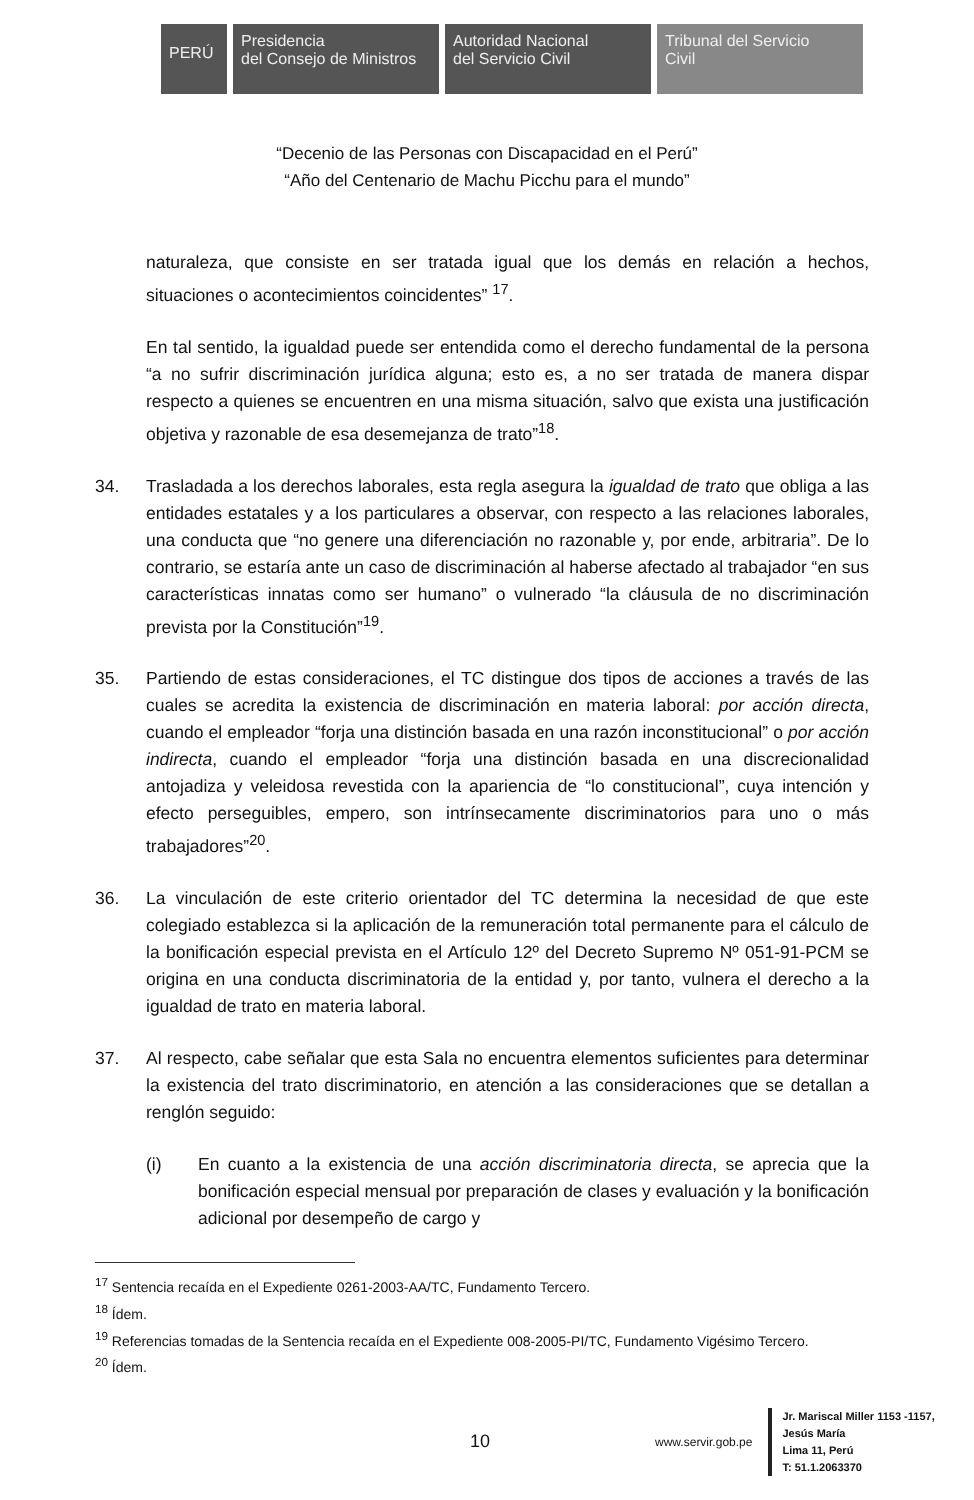PERÚ
Presidencia
del Consejo de Ministros
Autoridad Nacional
del Servicio Civil
Tribunal del Servicio
Civil
“Decenio de las Personas con Discapacidad en el Perú”
“Año del Centenario de Machu Picchu para el mundo”
naturaleza, que consiste en ser tratada igual que los demás en relación a hechos, situaciones o acontecimientos coincidentes” <sup>17</sup>.
En tal sentido, la igualdad puede ser entendida como el derecho fundamental de la persona “a no sufrir discriminación jurídica alguna; esto es, a no ser tratada de manera dispar respecto a quienes se encuentren en una misma situación, salvo que exista una justificación objetiva y razonable de esa desemejanza de trato”<sup>18</sup>.
34. Trasladada a los derechos laborales, esta regla asegura la igualdad de trato que obliga a las entidades estatales y a los particulares a observar, con respecto a las relaciones laborales, una conducta que “no genere una diferenciación no razonable y, por ende, arbitraria”. De lo contrario, se estaría ante un caso de discriminación al haberse afectado al trabajador “en sus características innatas como ser humano” o vulnerado “la cláusula de no discriminación prevista por la Constitución”<sup>19</sup>.
35. Partiendo de estas consideraciones, el TC distingue dos tipos de acciones a través de las cuales se acredita la existencia de discriminación en materia laboral: por acción directa, cuando el empleador “forja una distinción basada en una razón inconstitucional” o por acción indirecta, cuando el empleador “forja una distinción basada en una discrecionalidad antojadiza y veleidosa revestida con la apariencia de “lo constitucional”, cuya intención y efecto perseguibles, empero, son intrínsecamente discriminatorios para uno o más trabajadores”<sup>20</sup>.
36. La vinculación de este criterio orientador del TC determina la necesidad de que este colegiado establezca si la aplicación de la remuneración total permanente para el cálculo de la bonificación especial prevista en el Artículo 12º del Decreto Supremo Nº 051-91-PCM se origina en una conducta discriminatoria de la entidad y, por tanto, vulnera el derecho a la igualdad de trato en materia laboral.
37. Al respecto, cabe señalar que esta Sala no encuentra elementos suficientes para determinar la existencia del trato discriminatorio, en atención a las consideraciones que se detallan a renglón seguido:
(i) En cuanto a la existencia de una acción discriminatoria directa, se aprecia que la bonificación especial mensual por preparación de clases y evaluación y la bonificación adicional por desempeño de cargo y
<sup>17</sup> Sentencia recaída en el Expediente 0261-2003-AA/TC, Fundamento Tercero.
<sup>18</sup> Ídem.
<sup>19</sup> Referencias tomadas de la Sentencia recaída en el Expediente 008-2005-PI/TC, Fundamento Vigésimo Tercero.
<sup>20</sup> Ídem.
10 www.servir.gob.pe
Jr. Mariscal Miller 1153 -1157,
Jesús María
Lima 11, Perú
T: 51.1.2063370